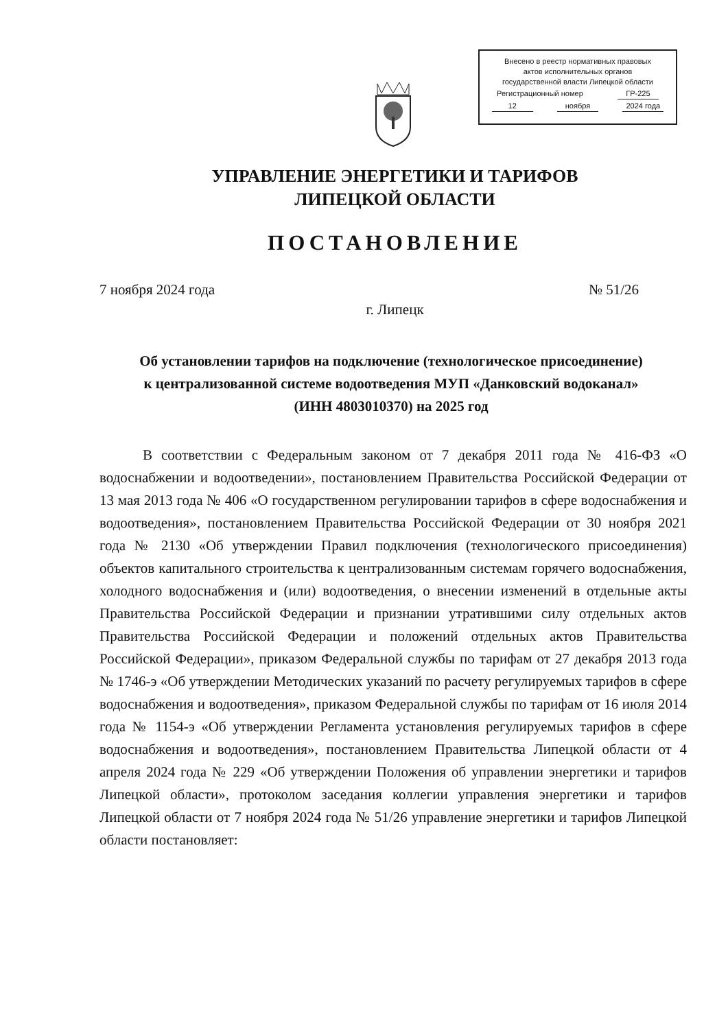Внесено в реестр нормативных правовых
актов исполнительных органов
государственной власти Липецкой области
Регистрационный номер ГР-225
12 ноября 2024 года
УПРАВЛЕНИЕ ЭНЕРГЕТИКИ И ТАРИФОВ
ЛИПЕЦКОЙ ОБЛАСТИ
ПОСТАНОВЛЕНИЕ
7 ноября 2024 года № 51/26
г. Липецк
Об установлении тарифов на подключение (технологическое присоединение) к централизованной системе водоотведения МУП «Данковский водоканал» (ИНН 4803010370) на 2025 год
В соответствии с Федеральным законом от 7 декабря 2011 года № 416-ФЗ «О водоснабжении и водоотведении», постановлением Правительства Российской Федерации от 13 мая 2013 года № 406 «О государственном регулировании тарифов в сфере водоснабжения и водоотведения», постановлением Правительства Российской Федерации от 30 ноября 2021 года № 2130 «Об утверждении Правил подключения (технологического присоединения) объектов капитального строительства к централизованным системам горячего водоснабжения, холодного водоснабжения и (или) водоотведения, о внесении изменений в отдельные акты Правительства Российской Федерации и признании утратившими силу отдельных актов Правительства Российской Федерации и положений отдельных актов Правительства Российской Федерации», приказом Федеральной службы по тарифам от 27 декабря 2013 года № 1746-э «Об утверждении Методических указаний по расчету регулируемых тарифов в сфере водоснабжения и водоотведения», приказом Федеральной службы по тарифам от 16 июля 2014 года № 1154-э «Об утверждении Регламента установления регулируемых тарифов в сфере водоснабжения и водоотведения», постановлением Правительства Липецкой области от 4 апреля 2024 года № 229 «Об утверждении Положения об управлении энергетики и тарифов Липецкой области», протоколом заседания коллегии управления энергетики и тарифов Липецкой области от 7 ноября 2024 года № 51/26 управление энергетики и тарифов Липецкой области постановляет: